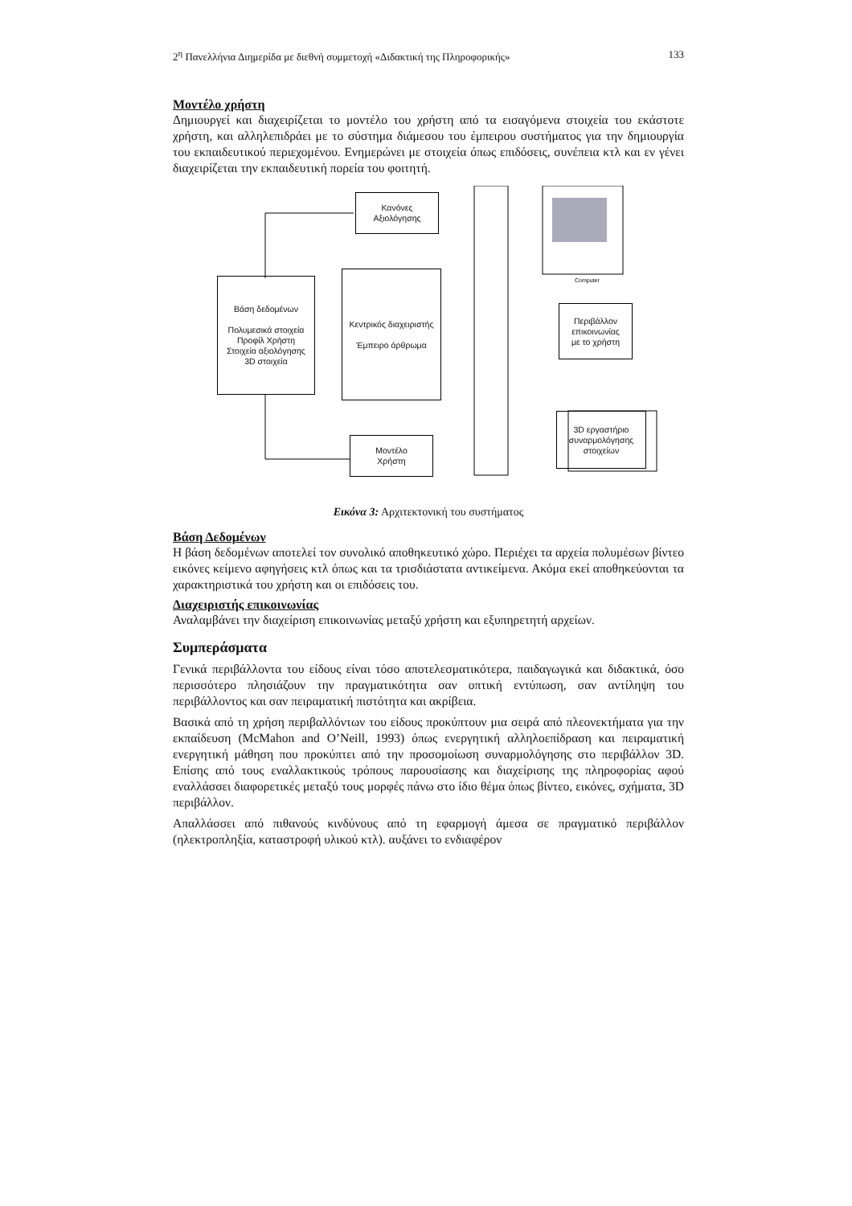2<sup>η</sup> Πανελλήνια Διημερίδα με διεθνή συμμετοχή «Διδακτική της Πληροφορικής» 133
Μοντέλο χρήστη
Δημιουργεί και διαχειρίζεται το μοντέλο του χρήστη από τα εισαγόμενα στοιχεία του εκάστοτε χρήστη, και αλληλεπιδράει με το σύστημα διάμεσου του έμπειρου συστήματος για την δημιουργία του εκπαιδευτικού περιεχομένου. Ενημερώνει με στοιχεία όπως επιδόσεις, συνέπεια κτλ και εν γένει διαχειρίζεται την εκπαιδευτική πορεία του φοιτητή.
Computer
Κανόνες
Αξιολόγησης
Βάση δεδομένων
Πολυμεσικά στοιχεία
Προφίλ Χρήστη
Στοιχεία αξιολόγησης
3D στοιχεία
Κεντρικός διαχειριστής
Έμπειρο άρθρωμα
Περιβάλλον
επικοινωνίας
με το χρήστη
3D εργαστήριο
συναρμολόγησης
στοιχείων
Μοντέλο
Χρήστη
Εικόνα 3: Αρχιτεκτονική του συστήματος
Βάση Δεδομένων
Η βάση δεδομένων αποτελεί τον συνολικό αποθηκευτικό χώρο. Περιέχει τα αρχεία πολυμέσων βίντεο εικόνες κείμενο αφηγήσεις κτλ όπως και τα τρισδιάστατα αντικείμενα. Ακόμα εκεί αποθηκεύονται τα χαρακτηριστικά του χρήστη και οι επιδόσεις του.
Διαχειριστής επικοινωνίας
Αναλαμβάνει την διαχείριση επικοινωνίας μεταξύ χρήστη και εξυπηρετητή αρχείων.
Συμπεράσματα
Γενικά περιβάλλοντα του είδους είναι τόσο αποτελεσματικότερα, παιδαγωγικά και διδακτικά, όσο περισσότερο πλησιάζουν την πραγματικότητα σαν οπτική εντύπωση, σαν αντίληψη του περιβάλλοντος και σαν πειραματική πιστότητα και ακρίβεια.
Βασικά από τη χρήση περιβαλλόντων του είδους προκύπτουν μια σειρά από πλεονεκτήματα για την εκπαίδευση (McMahon and O’Neill, 1993) όπως ενεργητική αλληλοεπίδραση και πειραματική ενεργητική μάθηση που προκύπτει από την προσομοίωση συναρμολόγησης στο περιβάλλον 3D. Επίσης από τους εναλλακτικούς τρόπους παρουσίασης και διαχείρισης της πληροφορίας αφού εναλλάσσει διαφορετικές μεταξύ τους μορφές πάνω στο ίδιο θέμα όπως βίντεο, εικόνες, σχήματα, 3D περιβάλλον.
Απαλλάσσει από πιθανούς κινδύνους από τη εφαρμογή άμεσα σε πραγματικό περιβάλλον (ηλεκτροπληξία, καταστροφή υλικού κτλ). αυξάνει το ενδιαφέρον